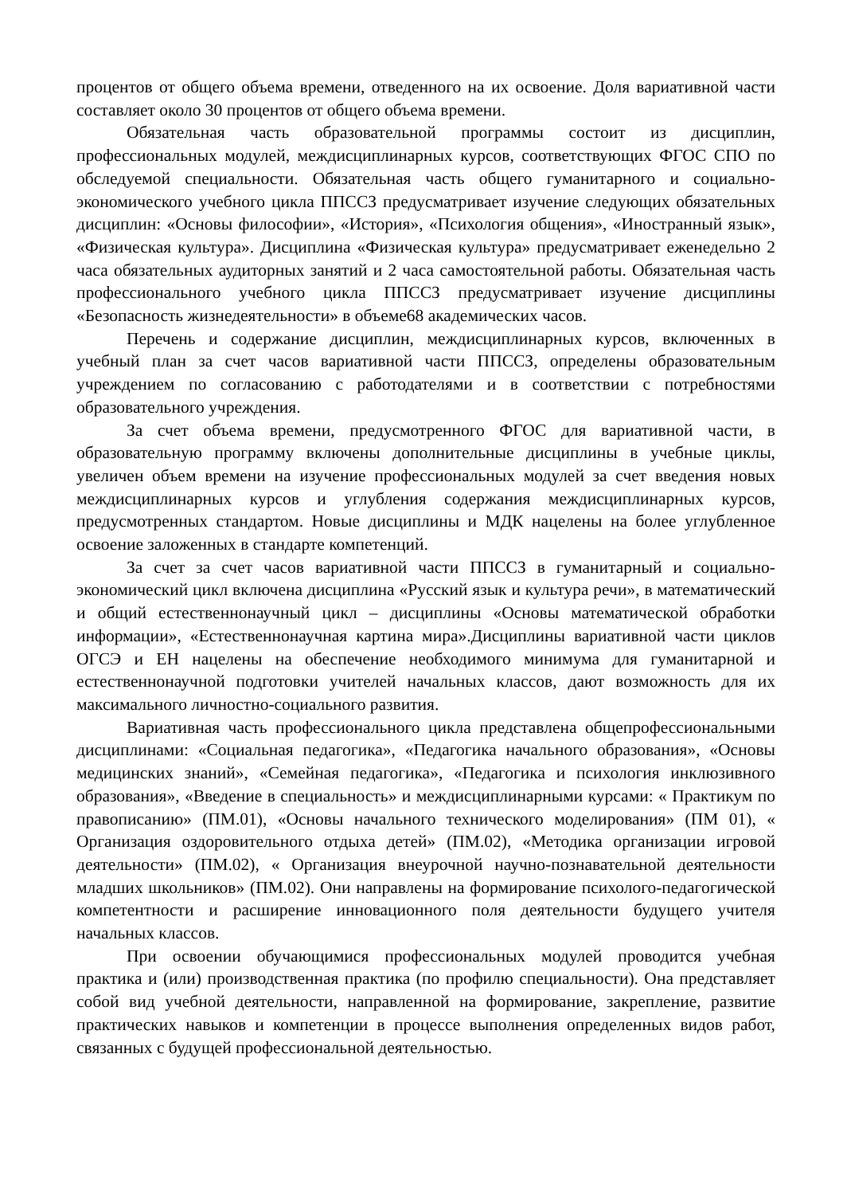процентов от общего объема времени, отведенного на их освоение. Доля вариативной части составляет около 30 процентов от общего объема времени.
Обязательная часть образовательной программы состоит из дисциплин, профессиональных модулей, междисциплинарных курсов, соответствующих ФГОС СПО по обследуемой специальности. Обязательная часть общего гуманитарного и социально-экономического учебного цикла ППССЗ предусматривает изучение следующих обязательных дисциплин: «Основы философии», «История», «Психология общения», «Иностранный язык», «Физическая культура». Дисциплина «Физическая культура» предусматривает еженедельно 2 часа обязательных аудиторных занятий и 2 часа самостоятельной работы. Обязательная часть профессионального учебного цикла ППССЗ предусматривает изучение дисциплины «Безопасность жизнедеятельности» в объеме68 академических часов.
Перечень и содержание дисциплин, междисциплинарных курсов, включенных в учебный план за счет часов вариативной части ППССЗ, определены образовательным учреждением по согласованию с работодателями и в соответствии с потребностями образовательного учреждения.
За счет объема времени, предусмотренного ФГОС для вариативной части, в образовательную программу включены дополнительные дисциплины в учебные циклы, увеличен объем времени на изучение профессиональных модулей за счет введения новых междисциплинарных курсов и углубления содержания междисциплинарных курсов, предусмотренных стандартом. Новые дисциплины и МДК нацелены на более углубленное освоение заложенных в стандарте компетенций.
За счет за счет часов вариативной части ППССЗ в гуманитарный и социально-экономический цикл включена дисциплина «Русский язык и культура речи», в математический и общий естественнонаучный цикл – дисциплины «Основы математической обработки информации», «Естественнонаучная картина мира».Дисциплины вариативной части циклов ОГСЭ и ЕН нацелены на обеспечение необходимого минимума для гуманитарной и естественнонаучной подготовки учителей начальных классов, дают возможность для их максимального личностно-социального развития.
Вариативная часть профессионального цикла представлена общепрофессиональными дисциплинами: «Социальная педагогика», «Педагогика начального образования», «Основы медицинских знаний», «Семейная педагогика», «Педагогика и психология инклюзивного образования», «Введение в специальность» и междисциплинарными курсами: « Практикум по правописанию» (ПМ.01), «Основы начального технического моделирования» (ПМ 01), « Организация оздоровительного отдыха детей» (ПМ.02), «Методика организации игровой деятельности» (ПМ.02), « Организация внеурочной научно-познавательной деятельности младших школьников» (ПМ.02). Они направлены на формирование психолого-педагогической компетентности и расширение инновационного поля деятельности будущего учителя начальных классов.
При освоении обучающимися профессиональных модулей проводится учебная практика и (или) производственная практика (по профилю специальности). Она представляет собой вид учебной деятельности, направленной на формирование, закрепление, развитие практических навыков и компетенции в процессе выполнения определенных видов работ, связанных с будущей профессиональной деятельностью.